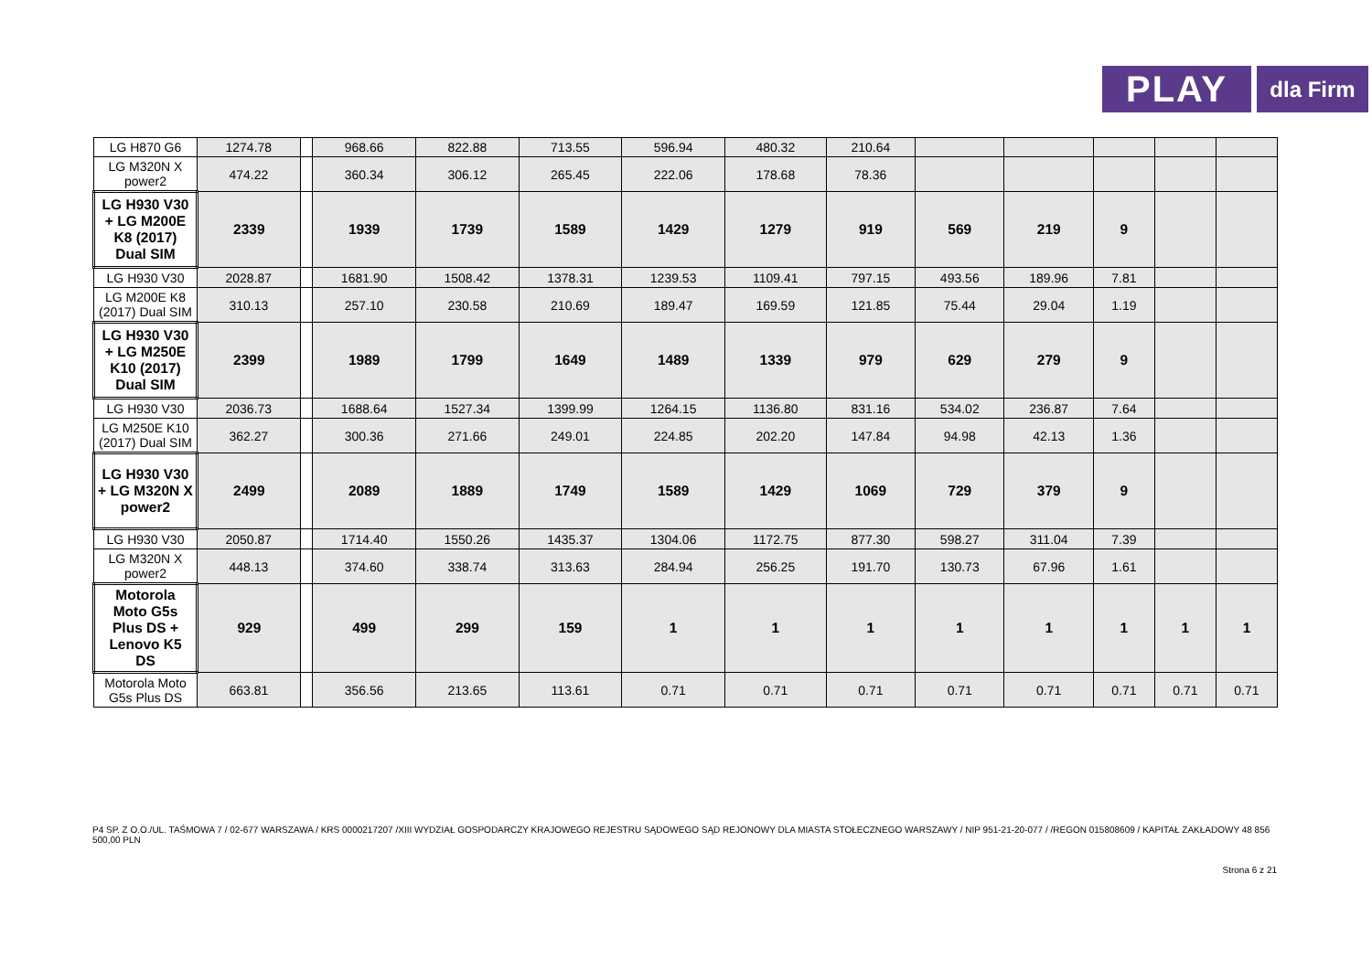PLAY
dla Firm
| LG H870 G6 | 1274.78 | | 968.66 | 822.88 | 713.55 | 596.94 | 480.32 | 210.64 | | | | | |
| LG M320N X power2 | 474.22 | | 360.34 | 306.12 | 265.45 | 222.06 | 178.68 | 78.36 | | | | | |
| LG H930 V30 + LG M200E K8 (2017) Dual SIM | 2339 | | 1939 | 1739 | 1589 | 1429 | 1279 | 919 | 569 | 219 | 9 | | |
| LG H930 V30 | 2028.87 | | 1681.90 | 1508.42 | 1378.31 | 1239.53 | 1109.41 | 797.15 | 493.56 | 189.96 | 7.81 | | |
| LG M200E K8 (2017) Dual SIM | 310.13 | | 257.10 | 230.58 | 210.69 | 189.47 | 169.59 | 121.85 | 75.44 | 29.04 | 1.19 | | |
| LG H930 V30 + LG M250E K10 (2017) Dual SIM | 2399 | | 1989 | 1799 | 1649 | 1489 | 1339 | 979 | 629 | 279 | 9 | | |
| LG H930 V30 | 2036.73 | | 1688.64 | 1527.34 | 1399.99 | 1264.15 | 1136.80 | 831.16 | 534.02 | 236.87 | 7.64 | | |
| LG M250E K10 (2017) Dual SIM | 362.27 | | 300.36 | 271.66 | 249.01 | 224.85 | 202.20 | 147.84 | 94.98 | 42.13 | 1.36 | | |
| LG H930 V30 + LG M320N X power2 | 2499 | | 2089 | 1889 | 1749 | 1589 | 1429 | 1069 | 729 | 379 | 9 | | |
| LG H930 V30 | 2050.87 | | 1714.40 | 1550.26 | 1435.37 | 1304.06 | 1172.75 | 877.30 | 598.27 | 311.04 | 7.39 | | |
| LG M320N X power2 | 448.13 | | 374.60 | 338.74 | 313.63 | 284.94 | 256.25 | 191.70 | 130.73 | 67.96 | 1.61 | | |
| Motorola Moto G5s Plus DS + Lenovo K5 DS | 929 | | 499 | 299 | 159 | 1 | 1 | 1 | 1 | 1 | 1 | 1 | 1 |
| Motorola Moto G5s Plus DS | 663.81 | | 356.56 | 213.65 | 113.61 | 0.71 | 0.71 | 0.71 | 0.71 | 0.71 | 0.71 | 0.71 | 0.71 |
P4 SP. Z O.O./UL. TAŚMOWA 7 / 02-677 WARSZAWA / KRS 0000217207 /XIII WYDZIAŁ GOSPODARCZY KRAJOWEGO REJESTRU SĄDOWEGO SĄD REJONOWY DLA MIASTA STOŁECZNEGO WARSZAWY / NIP 951-21-20-077 / /REGON 015808609 / KAPITAŁ ZAKŁADOWY 48 856 500,00 PLN
Strona 6 z 21